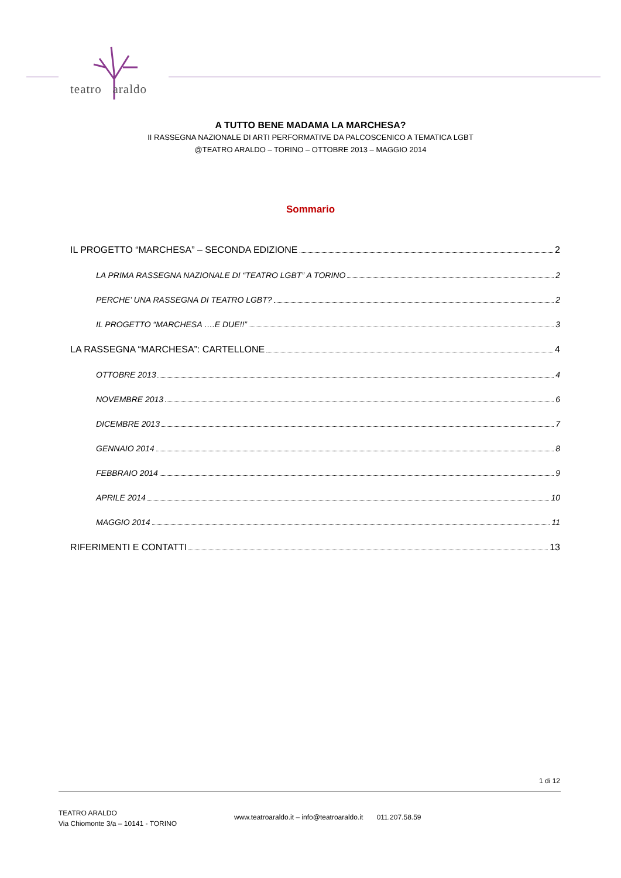teatro araldo
A TUTTO BENE MADAMA LA MARCHESA?
II RASSEGNA NAZIONALE DI ARTI PERFORMATIVE DA PALCOSCENICO A TEMATICA LGBT
@TEATRO ARALDO – TORINO – OTTOBRE 2013 – MAGGIO 2014
Sommario
IL PROGETTO “MARCHESA” – SECONDA EDIZIONE 2
LA PRIMA RASSEGNA NAZIONALE DI “TEATRO LGBT” A TORINO 2
PERCHE’ UNA RASSEGNA DI TEATRO LGBT? 2
IL PROGETTO “MARCHESA ….E DUE!!” 3
LA RASSEGNA “MARCHESA”: CARTELLONE 4
OTTOBRE 2013 4
NOVEMBRE 2013 6
DICEMBRE 2013 7
GENNAIO 2014 8
FEBBRAIO 2014 9
APRILE 2014 10
MAGGIO 2014 11
RIFERIMENTI E CONTATTI 13
1 di 12
TEATRO ARALDO
Via Chiomonte 3/a – 10141 - TORINO
www.teatroaraldo.it – info@teatroaraldo.it 011.207.58.59